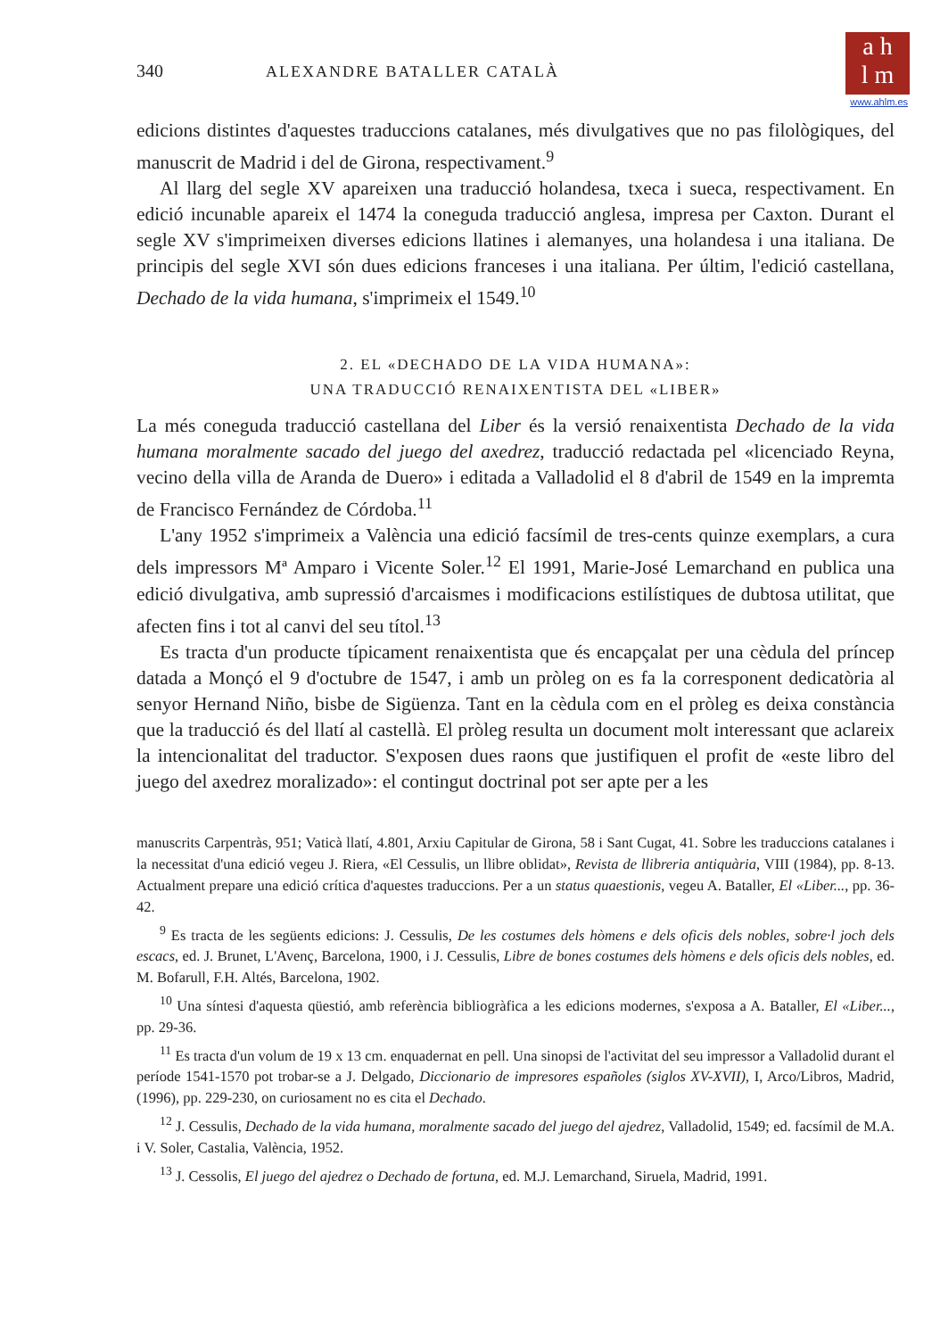a h
l m
www.ahlm.es
340 ALEXANDRE BATALLER CATALÀ
edicions distintes d'aquestes traduccions catalanes, més divulgatives que no pas filològiques, del manuscrit de Madrid i del de Girona, respectivament.<sup>9</sup>
Al llarg del segle XV apareixen una traducció holandesa, txeca i sueca, respectivament. En edició incunable apareix el 1474 la coneguda traducció anglesa, impresa per Caxton. Durant el segle XV s'imprimeixen diverses edicions llatines i alemanyes, una holandesa i una italiana. De principis del segle XVI són dues edicions franceses i una italiana. Per últim, l'edició castellana, Dechado de la vida humana, s'imprimeix el 1549.<sup>10</sup>
2. EL «DECHADO DE LA VIDA HUMANA»:
UNA TRADUCCIÓ RENAIXENTISTA DEL «LIBER»
La més coneguda traducció castellana del Liber és la versió renaixentista Dechado de la vida humana moralmente sacado del juego del axedrez, traducció redactada pel «licenciado Reyna, vecino della villa de Aranda de Duero» i editada a Valladolid el 8 d'abril de 1549 en la impremta de Francisco Fernández de Córdoba.<sup>11</sup>
L'any 1952 s'imprimeix a València una edició facsímil de tres-cents quinze exemplars, a cura dels impressors Mª Amparo i Vicente Soler.<sup>12</sup> El 1991, Marie-José Lemarchand en publica una edició divulgativa, amb supressió d'arcaismes i modificacions estilístiques de dubtosa utilitat, que afecten fins i tot al canvi del seu títol.<sup>13</sup>
Es tracta d'un producte típicament renaixentista que és encapçalat per una cèdula del príncep datada a Monçó el 9 d'octubre de 1547, i amb un pròleg on es fa la corresponent dedicatòria al senyor Hernand Niño, bisbe de Sigüenza. Tant en la cèdula com en el pròleg es deixa constància que la traducció és del llatí al castellà. El pròleg resulta un document molt interessant que aclareix la intencionalitat del traductor. S'exposen dues raons que justifiquen el profit de «este libro del juego del axedrez moralizado»: el contingut doctrinal pot ser apte per a les
manuscrits Carpentràs, 951; Vaticà llatí, 4.801, Arxiu Capitular de Girona, 58 i Sant Cugat, 41. Sobre les traduccions catalanes i la necessitat d'una edició vegeu J. Riera, «El Cessulis, un llibre oblidat», Revista de llibreria antiquària, VIII (1984), pp. 8-13. Actualment prepare una edició crítica d'aquestes traduccions. Per a un status quaestionis, vegeu A. Bataller, El «Liber..., pp. 36-42.
<sup>9</sup> Es tracta de les següents edicions: J. Cessulis, De les costumes dels hòmens e dels oficis dels nobles, sobre·l joch dels escacs, ed. J. Brunet, L'Avenç, Barcelona, 1900, i J. Cessulis, Libre de bones costumes dels hòmens e dels oficis dels nobles, ed. M. Bofarull, F.H. Altés, Barcelona, 1902.
<sup>10</sup> Una síntesi d'aquesta qüestió, amb referència bibliogràfica a les edicions modernes, s'exposa a A. Bataller, El «Liber..., pp. 29-36.
<sup>11</sup> Es tracta d'un volum de 19 x 13 cm. enquadernat en pell. Una sinopsi de l'activitat del seu impressor a Valladolid durant el període 1541-1570 pot trobar-se a J. Delgado, Diccionario de impresores españoles (siglos XV-XVII), I, Arco/Libros, Madrid, (1996), pp. 229-230, on curiosament no es cita el Dechado.
<sup>12</sup> J. Cessulis, Dechado de la vida humana, moralmente sacado del juego del ajedrez, Valladolid, 1549; ed. facsímil de M.A. i V. Soler, Castalia, València, 1952.
<sup>13</sup> J. Cessolis, El juego del ajedrez o Dechado de fortuna, ed. M.J. Lemarchand, Siruela, Madrid, 1991.